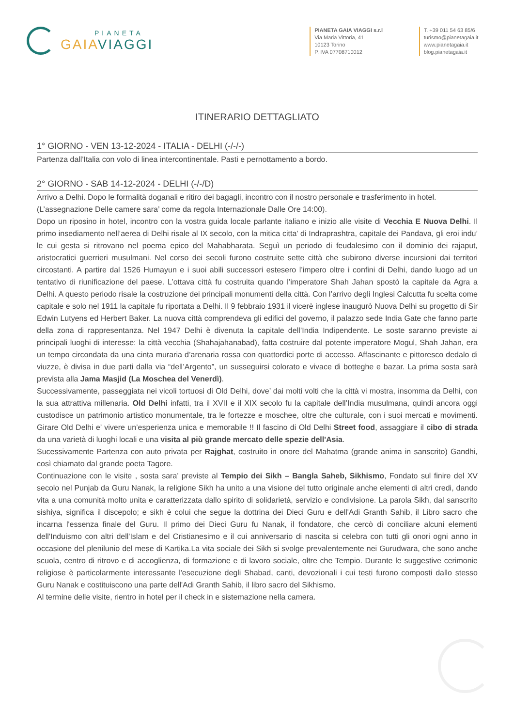PIANETA
GAIA VIAGGI
PIANETA GAIA VIAGGI s.r.l
Via Maria Vittoria, 41
10123 Torino
P. IVA 07708710012
T. +39 011 54 63 85/6
turismo@pianetagaia.it
www.pianetagaia.it
blog.pianetagaia.it
ITINERARIO DETTAGLIATO
1° GIORNO - VEN 13-12-2024 - ITALIA - DELHI (-/-/-)
Partenza dall'Italia con volo di linea intercontinentale. Pasti e pernottamento a bordo.
2° GIORNO - SAB 14-12-2024 - DELHI (-/-/D)
Arrivo a Delhi. Dopo le formalità doganali e ritiro dei bagagli, incontro con il nostro personale e trasferimento in hotel.
(L’assegnazione Delle camere sara’ come da regola Internazionale Dalle Ore 14:00).
Dopo un riposino in hotel, incontro con la vostra guida locale parlante italiano e inizio alle visite di Vecchia E Nuova Delhi. Il primo insediamento nell’aerea di Delhi risale al IX secolo, con la mitica citta’ di Indraprashtra, capitale dei Pandava, gli eroi indu’ le cui gesta si ritrovano nel poema epico del Mahabharata. Seguì un periodo di feudalesimo con il dominio dei rajaput, aristocratici guerrieri musulmani. Nel corso dei secoli furono costruite sette città che subirono diverse incursioni dai territori circostanti. A partire dal 1526 Humayun e i suoi abili successori estesero l’impero oltre i confini di Delhi, dando luogo ad un tentativo di riunificazione del paese. L’ottava città fu costruita quando l’imperatore Shah Jahan spostò la capitale da Agra a Delhi. A questo periodo risale la costruzione dei principali monumenti della città. Con l’arrivo degli Inglesi Calcutta fu scelta come capitale e solo nel 1911 la capitale fu riportata a Delhi. Il 9 febbraio 1931 il vicerè inglese inaugurò Nuova Delhi su progetto di Sir Edwin Lutyens ed Herbert Baker. La nuova città comprendeva gli edifici del governo, il palazzo sede India Gate che fanno parte della zona di rappresentanza. Nel 1947 Delhi è divenuta la capitale dell’India Indipendente. Le soste saranno previste ai principali luoghi di interesse: la città vecchia (Shahajahanabad), fatta costruire dal potente imperatore Mogul, Shah Jahan, era un tempo circondata da una cinta muraria d’arenaria rossa con quattordici porte di accesso. Affascinante e pittoresco dedalo di viuzze, è divisa in due parti dalla via “dell’Argento”, un susseguirsi colorato e vivace di botteghe e bazar. La prima sosta sarà prevista alla Jama Masjid (La Moschea del Venerdì).
Successivamente, passeggiata nei vicoli tortuosi di Old Delhi, dove’ dai molti volti che la città vi mostra, insomma da Delhi, con la sua attrattiva millenaria. Old Delhi infatti, tra il XVII e il XIX secolo fu la capitale dell’India musulmana, quindi ancora oggi custodisce un patrimonio artistico monumentale, tra le fortezze e moschee, oltre che culturale, con i suoi mercati e movimenti. Girare Old Delhi e’ vivere un’esperienza unica e memorabile !! Il fascino di Old Delhi Street food, assaggiare il cibo di strada da una varietà di luoghi locali e una visita al più grande mercato delle spezie dell'Asia.
Sucessivamente Partenza con auto privata per Rajghat, costruito in onore del Mahatma (grande anima in sanscrito) Gandhi, così chiamato dal grande poeta Tagore.
Continuazione con le visite , sosta sara’ previste al Tempio dei Sikh – Bangla Saheb, Sikhismo, Fondato sul finire del XV secolo nel Punjab da Guru Nanak, la religione Sikh ha unito a una visione del tutto originale anche elementi di altri credi, dando vita a una comunità molto unita e caratterizzata dallo spirito di solidarietà, servizio e condivisione. La parola Sikh, dal sanscrito sishiya, significa il discepolo; e sikh è colui che segue la dottrina dei Dieci Guru e dell'Adi Granth Sahib, il Libro sacro che incarna l'essenza finale del Guru. Il primo dei Dieci Guru fu Nanak, il fondatore, che cercò di conciliare alcuni elementi dell'Induismo con altri dell'Islam e del Cristianesimo e il cui anniversario di nascita si celebra con tutti gli onori ogni anno in occasione del plenilunio del mese di Kartika.La vita sociale dei Sikh si svolge prevalentemente nei Gurudwara, che sono anche scuola, centro di ritrovo e di accoglienza, di formazione e di lavoro sociale, oltre che Tempio. Durante le suggestive cerimonie religiose è particolarmente interessante l'esecuzione degli Shabad, canti, devozionali i cui testi furono composti dallo stesso Guru Nanak e costituiscono una parte dell'Adi Granth Sahib, il libro sacro del Sikhismo.
Al termine delle visite, rientro in hotel per il check in e sistemazione nella camera.